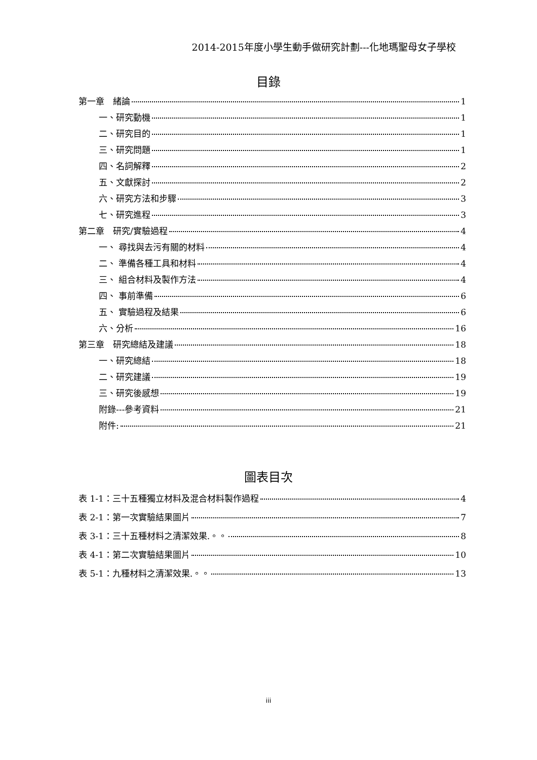2014-2015年度小學生動手做研究計劃---化地瑪聖母女子學校
目錄
第一章　緒論 1
一、研究動機 1
二、研究目的 1
三、研究問題 1
四、名詞解釋 2
五、文獻探討 2
六、研究方法和步驟 3
七、研究進程 3
第二章　研究/實驗過程 4
一、 尋找與去污有關的材料 4
二、 準備各種工具和材料 4
三、 組合材料及製作方法 4
四、 事前準備 6
五、 實驗過程及結果 6
六、分析 16
第三章　研究總結及建議 18
一、研究總結 18
二、研究建議 19
三、研究後感想 19
附錄---參考資料 21
附件: 21
圖表目次
表 1-1：三十五種獨立材料及混合材料製作過程 4
表 2-1：第一次實驗結果圖片 7
表 3-1：三十五種材料之清潔效果.。。 8
表 4-1：第二次實驗結果圖片 10
表 5-1：九種材料之清潔效果.。。 13
iii